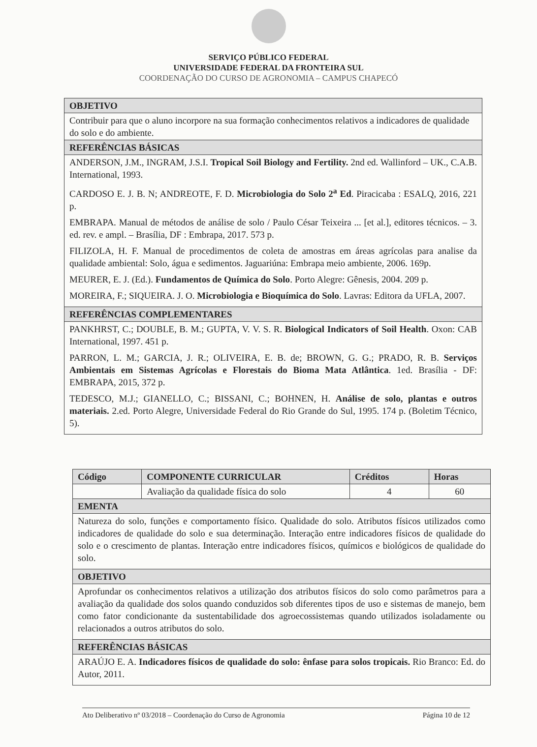SERVIÇO PÚBLICO FEDERAL
UNIVERSIDADE FEDERAL DA FRONTEIRA SUL
COORDENAÇÃO DO CURSO DE AGRONOMIA – CAMPUS CHAPECÓ
| OBJETIVO |
| --- |
| Contribuir para que o aluno incorpore na sua formação conhecimentos relativos a indicadores de qualidade do solo e do ambiente. |
| REFERÊNCIAS BÁSICAS |
| ANDERSON, J.M., INGRAM, J.S.I. Tropical Soil Biology and Fertility. 2nd ed. Wallinford – UK., C.A.B. International, 1993. CARDOSO E. J. B. N; ANDREOTE, F. D. Microbiologia do Solo 2<sup>a</sup> Ed . Piracicaba : ESALQ, 2016, 221 p. EMBRAPA. Manual de métodos de análise de solo / Paulo César Teixeira ... [et al.], editores técnicos. – 3. ed. rev. e ampl. – Brasília, DF : Embrapa, 2017. 573 p. FILIZOLA, H. F. Manual de procedimentos de coleta de amostras em áreas agrícolas para analise da qualidade ambiental: Solo, água e sedimentos. Jaguariúna: Embrapa meio ambiente, 2006. 169p. MEURER, E. J. (Ed.). Fundamentos de Química do Solo . Porto Alegre: Gênesis, 2004. 209 p. MOREIRA, F.; SIQUEIRA. J. O. Microbiologia e Bioquímica do Solo . Lavras: Editora da UFLA, 2007. |
| REFERÊNCIAS COMPLEMENTARES |
| PANKHRST, C.; DOUBLE, B. M.; GUPTA, V. V. S. R. Biological Indicators of Soil Health . Oxon: CAB International, 1997. 451 p. PARRON, L. M.; GARCIA, J. R.; OLIVEIRA, E. B. de; BROWN, G. G.; PRADO, R. B. Serviços Ambientais em Sistemas Agrícolas e Florestais do Bioma Mata Atlântica . 1ed. Brasília - DF: EMBRAPA, 2015, 372 p. TEDESCO, M.J.; GIANELLO, C.; BISSANI, C.; BOHNEN, H. Análise de solo, plantas e outros materiais. 2.ed. Porto Alegre, Universidade Federal do Rio Grande do Sul, 1995. 174 p. (Boletim Técnico, 5). |
| Código | COMPONENTE CURRICULAR | Créditos | Horas |
| --- | --- | --- | --- |
| | Avaliação da qualidade física do solo | 4 | 60 |
| EMENTA | | | |
| Natureza do solo, funções e comportamento físico. Qualidade do solo. Atributos físicos utilizados como indicadores de qualidade do solo e sua determinação. Interação entre indicadores físicos de qualidade do solo e o crescimento de plantas. Interação entre indicadores físicos, químicos e biológicos de qualidade do solo. | | | |
| OBJETIVO | | | |
| Aprofundar os conhecimentos relativos a utilização dos atributos físicos do solo como parâmetros para a avaliação da qualidade dos solos quando conduzidos sob diferentes tipos de uso e sistemas de manejo, bem como fator condicionante da sustentabilidade dos agroecossistemas quando utilizados isoladamente ou relacionados a outros atributos do solo. | | | |
| REFERÊNCIAS BÁSICAS | | | |
| ARAÚJO E. A. Indicadores físicos de qualidade do solo: ênfase para solos tropicais. Rio Branco: Ed. do Autor, 2011. | | | |
Ato Deliberativo nº 03/2018 – Coordenação do Curso de Agronomia Página 10 de 12